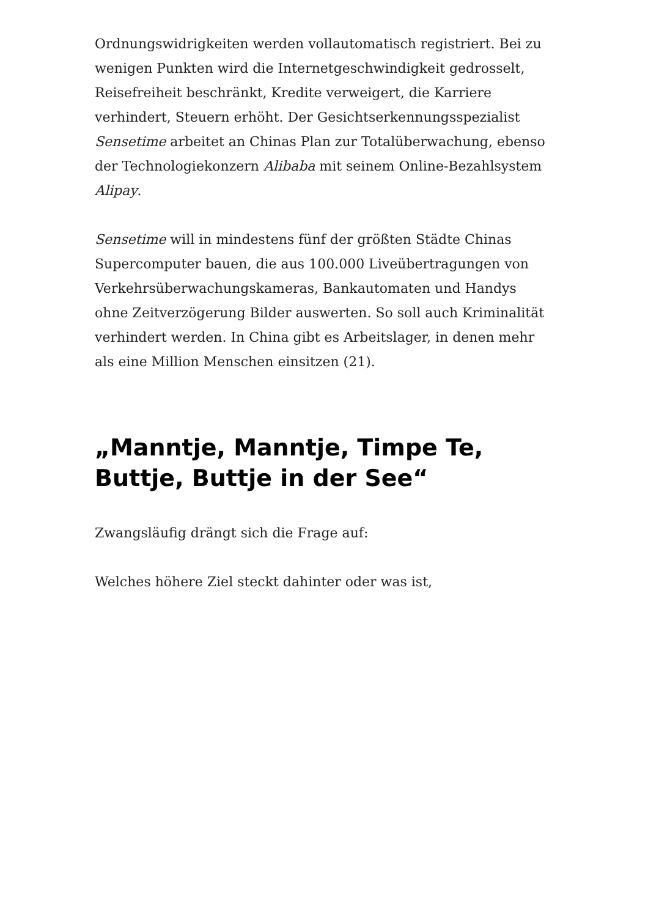Ordnungswidrigkeiten werden vollautomatisch registriert. Bei zu wenigen Punkten wird die Internetgeschwindigkeit gedrosselt, Reisefreiheit beschränkt, Kredite verweigert, die Karriere verhindert, Steuern erhöht. Der Gesichtserkennungsspezialist Sensetime arbeitet an Chinas Plan zur Totalüberwachung, ebenso der Technologiekonzern Alibaba mit seinem Online-Bezahlsystem Alipay.
Sensetime will in mindestens fünf der größten Städte Chinas Supercomputer bauen, die aus 100.000 Liveübertragungen von Verkehrsüberwachungskameras, Bankautomaten und Handys ohne Zeitverzögerung Bilder auswerten. So soll auch Kriminalität verhindert werden. In China gibt es Arbeitslager, in denen mehr als eine Million Menschen einsitzen (21).
„Manntje, Manntje, Timpe Te, Buttje, Buttje in der See“
Zwangsläufig drängt sich die Frage auf:
Welches höhere Ziel steckt dahinter oder was ist,